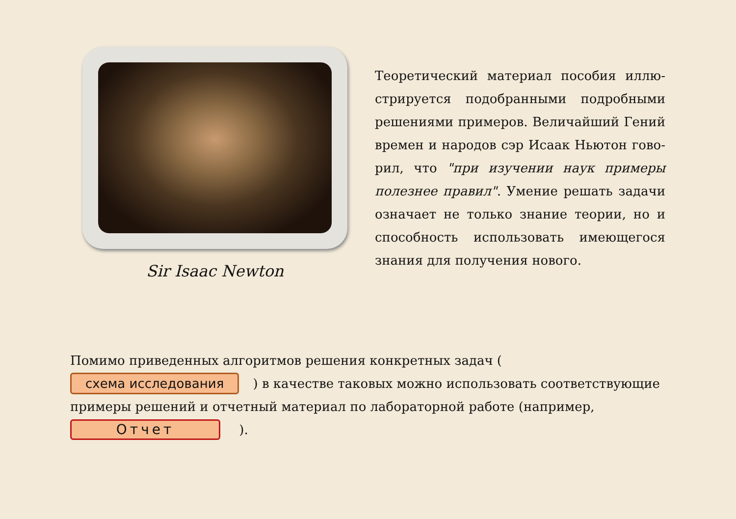Sir Isaac Newton
Теоретический материал пособия иллю­стрируется подобранными подробными решениями примеров. Величайший Гений времен и народов сэр Исаак Ньютон гово­рил, что "при изучении наук примеры полез­нее правил". Умение решать задачи означа­ет не только знание теории, но и способ­ность использовать имеющегося знания для получения нового.
Помимо приведенных алгоритмов решения конкретных задач ( схема исследования ) в качестве таковых можно использовать соответствующие примеры решений и отчет­ный материал по лабораторной работе (например, Отчет ).